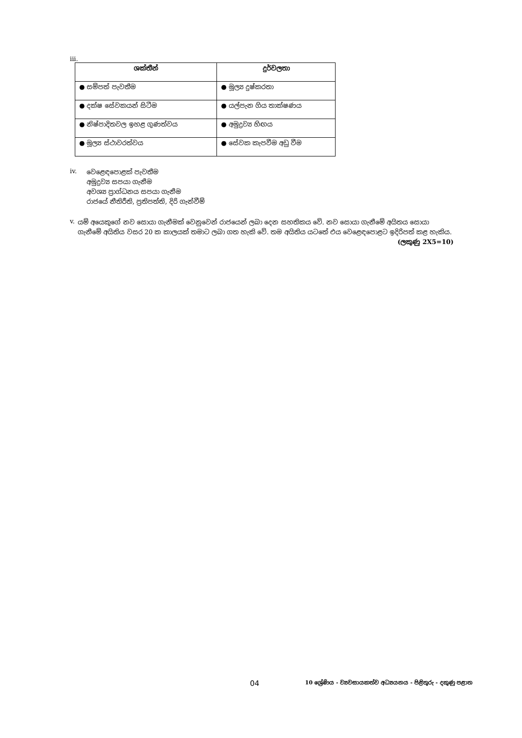iii.
| ශක්තීන් | දුර්වලතා |
| --- | --- |
| ● සම්පත් පැවතීම | ● මූල්‍ය දුෂ්කරතා |
| ● දක්ෂ සේවකයන් සිටීම | ● යල්පැන ගිය තාක්ෂණය |
| ● නිෂ්පාදිතවල ඉහළ ගුණත්වය | ● අමුද්‍රව්‍ය හිඟය |
| ● මූල්‍ය ස්ථාවරත්වය | ● සේවක කැපවීම අඩු වීම |
iv.
වෙළෙඳපොළක් පැවතීම
අමුද්‍රව්‍ය සපයා ගැනීම
අවශ්‍ය ප්‍රාග්ධනය සපයා ගැනීම
රාජයේ නීතිරීති, ප්‍රතිපත්ති, දිරි ගැන්වීම්
v.
යම් අයෙකුගේ නව සොයා ගැනීමක් වෙනුවෙන් රාජයෙන් ලබා දෙන සහතිකය වේ. නව සොයා ගැනීමේ අයිතය සොයා ගැනීමේ අයිතිය වසර 20 ක කාලයක් තමාට ලබා ගත හැකි වේ. තම අයිතිය යටතේ එය වෙළෙඳපොළට ඉදිරිපත් කළ හැකිය. (ලකුණු 2X5=10)
04 10 ශ්‍රේණිය - ව්‍යවසායකත්ව අධ්‍යයනය - පිළිතුරු - දකුණු පළාත